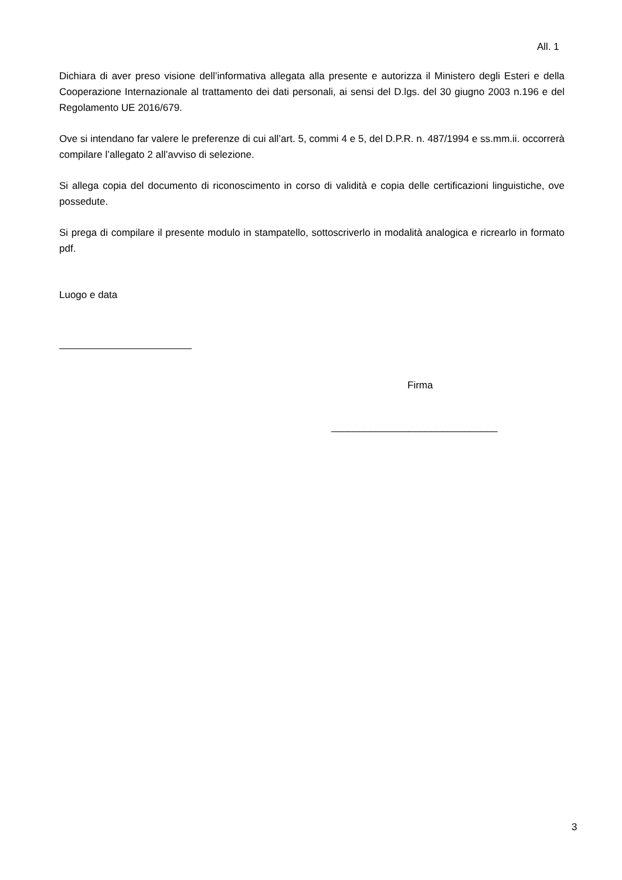All. 1
Dichiara di aver preso visione dell’informativa allegata alla presente e autorizza il Ministero degli Esteri e della Cooperazione Internazionale al trattamento dei dati personali, ai sensi del D.lgs. del 30 giugno 2003 n.196 e del Regolamento UE 2016/679.
Ove si intendano far valere le preferenze di cui all’art. 5, commi 4 e 5, del D.P.R. n. 487/1994 e ss.mm.ii. occorrerà compilare l’allegato 2 all’avviso di selezione.
Si allega copia del documento di riconoscimento in corso di validità e copia delle certificazioni linguistiche, ove possedute.
Si prega di compilare il presente modulo in stampatello, sottoscriverlo in modalità analogica e ricrearlo in formato pdf.
Luogo e data
Firma
______________________________
3